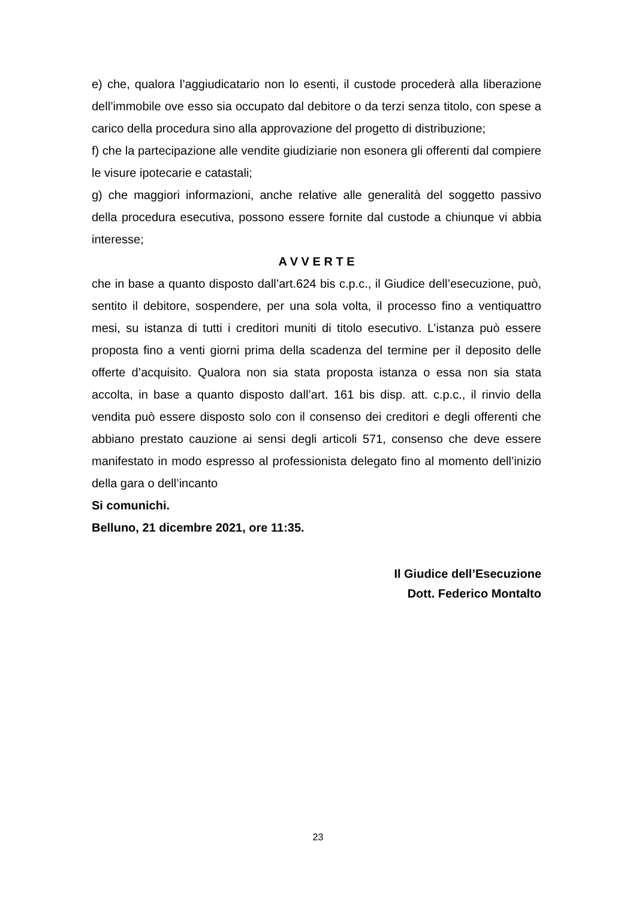e) che, qualora l’aggiudicatario non lo esenti, il custode procederà alla liberazione dell’immobile ove esso sia occupato dal debitore o da terzi senza titolo, con spese a carico della procedura sino alla approvazione del progetto di distribuzione;
f) che la partecipazione alle vendite giudiziarie non esonera gli offerenti dal compiere le visure ipotecarie e catastali;
g) che maggiori informazioni, anche relative alle generalità del soggetto passivo della procedura esecutiva, possono essere fornite dal custode a chiunque vi abbia interesse;
A V V E R T E
che in base a quanto disposto dall’art.624 bis c.p.c., il Giudice dell’esecuzione, può, sentito il debitore, sospendere, per una sola volta, il processo fino a ventiquattro mesi, su istanza di tutti i creditori muniti di titolo esecutivo. L’istanza può essere proposta fino a venti giorni prima della scadenza del termine per il deposito delle offerte d’acquisito. Qualora non sia stata proposta istanza o essa non sia stata accolta, in base a quanto disposto dall’art. 161 bis disp. att. c.p.c., il rinvio della vendita può essere disposto solo con il consenso dei creditori e degli offerenti che abbiano prestato cauzione ai sensi degli articoli 571, consenso che deve essere manifestato in modo espresso al professionista delegato fino al momento dell’inizio della gara o dell’incanto
Si comunichi.
Belluno, 21 dicembre 2021, ore 11:35.
Il Giudice dell’Esecuzione
Dott. Federico Montalto
23